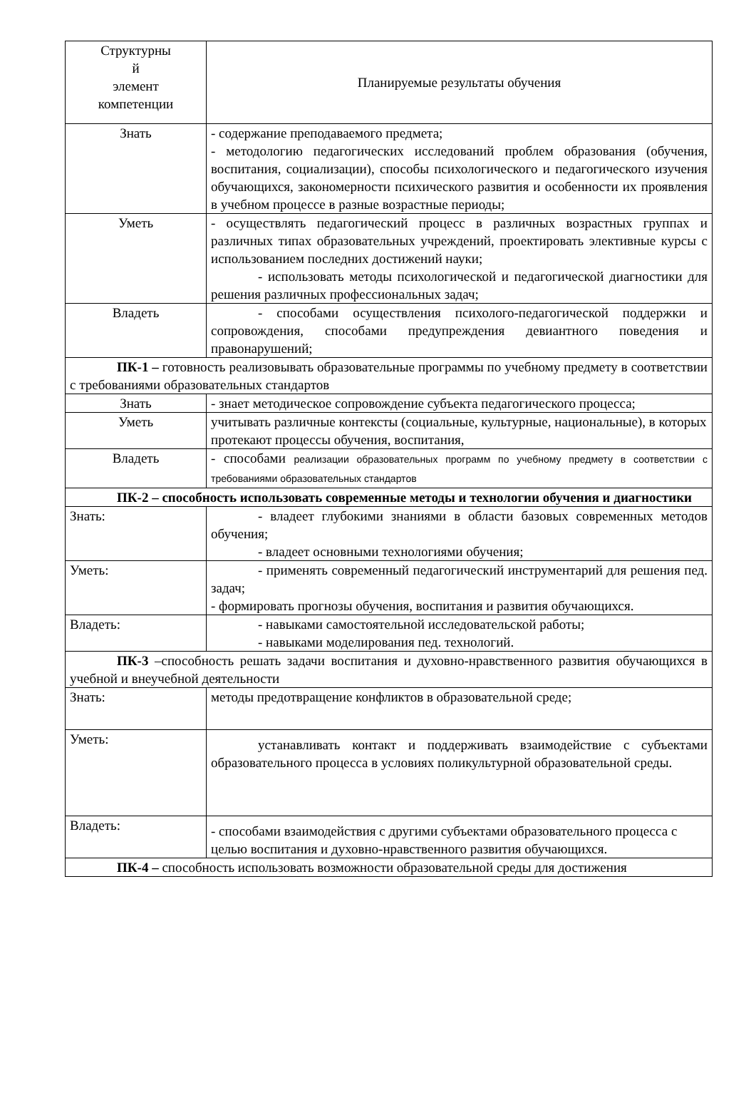| Структурны й элемент компетенции | Планируемые результаты обучения |
| Знать | - содержание преподаваемого предмета; - методологию педагогических исследований проблем образования (обучения, воспитания, социализации), способы психологического и педагогического изучения обучающихся, закономерности психического развития и особенности их проявления в учебном процессе в разные возрастные периоды; |
| Уметь | - осуществлять педагогический процесс в различных возрастных группах и различных типах образовательных учреждений, проектировать элективные курсы с использованием последних достижений науки; - использовать методы психологической и педагогической диагностики для решения различных профессиональных задач; |
| Владеть | - способами осуществления психолого-педагогической поддержки и сопровождения, способами предупреждения девиантного поведения и правонарушений; |
| ПК-1 – готовность реализовывать образовательные программы по учебному предмету в соответствии с требованиями образовательных стандартов | |
| Знать | - знает методическое сопровождение субъекта педагогического процесса; |
| Уметь | учитывать различные контексты (социальные, культурные, национальные), в которых протекают процессы обучения, воспитания, |
| Владеть | - способами реализации образовательных программ по учебному предмету в соответствии с требованиями образовательных стандартов |
| ПК-2 – способность использовать современные методы и технологии обучения и диагностики | |
| Знать: | - владеет глубокими знаниями в области базовых современных методов обучения; - владеет основными технологиями обучения; |
| Уметь: | - применять современный педагогический инструментарий для решения пед. задач; - формировать прогнозы обучения, воспитания и развития обучающихся. |
| Владеть: | - навыками самостоятельной исследовательской работы; - навыками моделирования пед. технологий. |
| ПК-3 –способность решать задачи воспитания и духовно-нравственного развития обучающихся в учебной и внеучебной деятельности | |
| Знать: | методы предотвращение конфликтов в образовательной среде; |
| Уметь: | устанавливать контакт и поддерживать взаимодействие с субъектами образовательного процесса в условиях поликультурной образовательной среды. |
| Владеть: | - способами взаимодействия с другими субъектами образовательного процесса с целью воспитания и духовно-нравственного развития обучающихся. |
| ПК-4 – способность использовать возможности образовательной среды для достижения | |